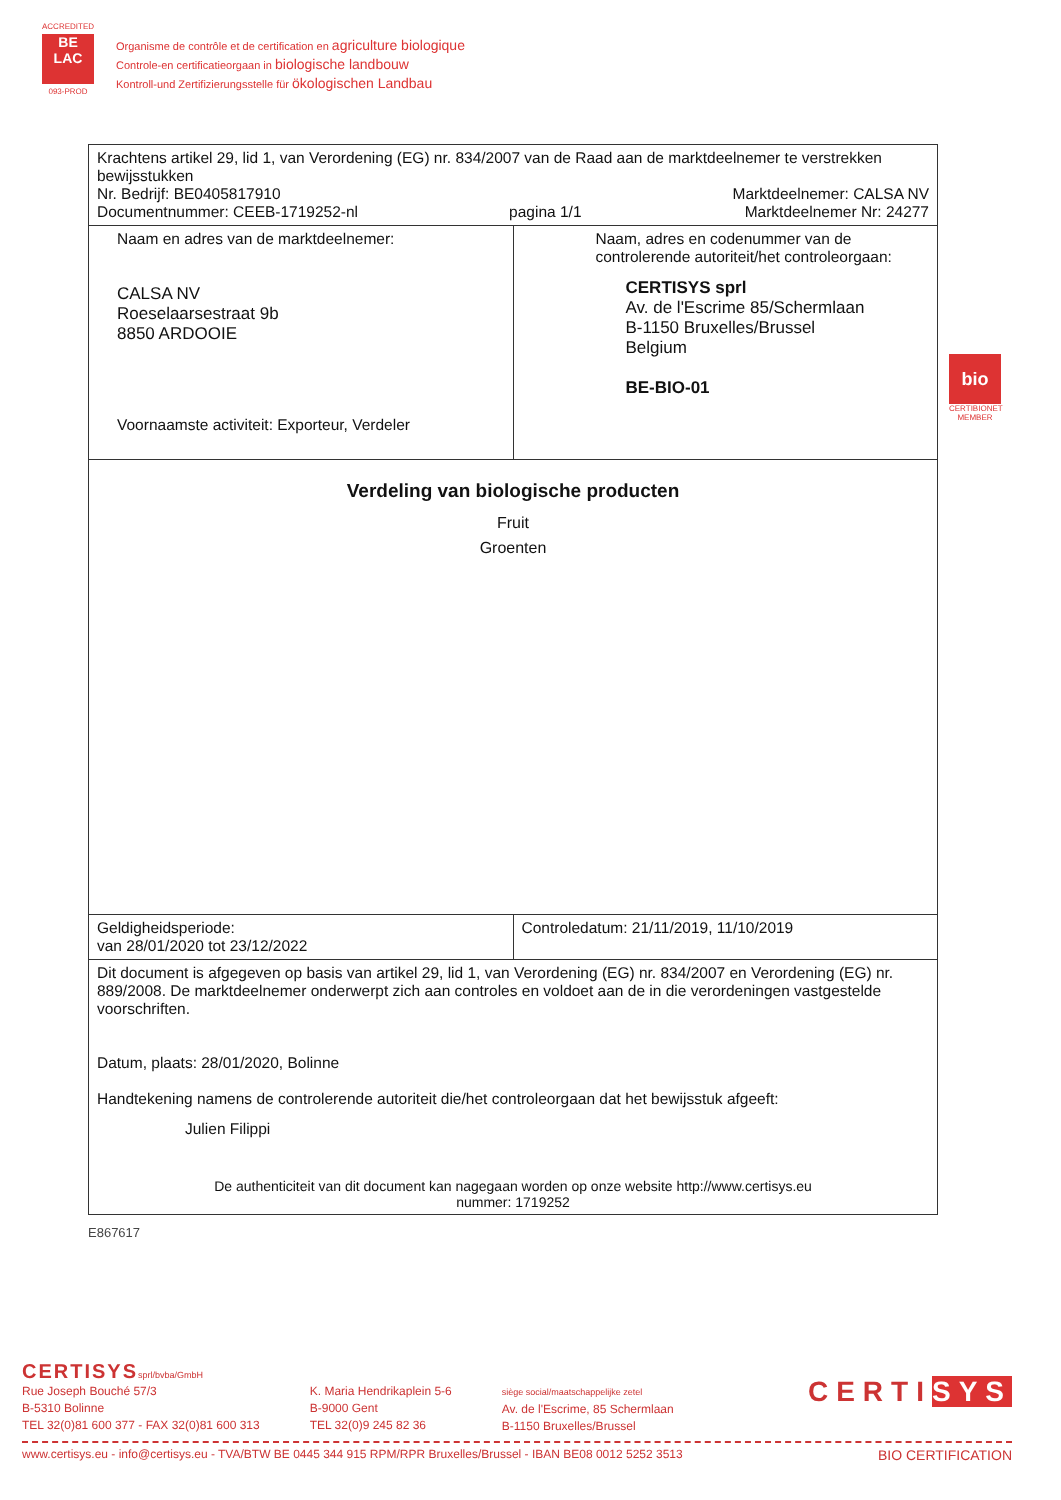ACCREDITED
BE
LAC
093-PROD
Organisme de contrôle et de certification en agriculture biologique
Controle-en certificatieorgaan in biologische landbouw
Kontroll-und Zertifizierungsstelle für ökologischen Landbau
| Krachtens artikel 29, lid 1, van Verordening (EG) nr. 834/2007 van de Raad aan de marktdeelnemer te verstrekken bewijsstukken Nr. Bedrijf: BE0405817910 Documentnummer: CEEB-1719252-nl pagina 1/1 Marktdeelnemer: CALSA NV Marktdeelnemer Nr: 24277 | |
| Naam en adres van de marktdeelnemer: CALSA NV Roeselaarsestraat 9b 8850 ARDOOIE Voornaamste activiteit: Exporteur, Verdeler | Naam, adres en codenummer van de controlerende autoriteit/het controleorgaan: CERTISYS sprl Av. de l'Escrime 85/Schermlaan B-1150 Bruxelles/Brussel Belgium BE-BIO-01 |
| Verdeling van biologische producten Fruit Groenten | |
| Geldigheidsperiode: van 28/01/2020 tot 23/12/2022 | Controledatum: 21/11/2019, 11/10/2019 |
| Dit document is afgegeven op basis van artikel 29, lid 1, van Verordening (EG) nr. 834/2007 en Verordening (EG) nr. 889/2008. De marktdeelnemer onderwerpt zich aan controles en voldoet aan de in die verordeningen vastgestelde voorschriften. Datum, plaats: 28/01/2020, Bolinne Handtekening namens de controlerende autoriteit die/het controleorgaan dat het bewijsstuk afgeeft: Julien Filippi De authenticiteit van dit document kan nagegaan worden op onze website http://www.certisys.eu nummer: 1719252 | |
E867617
bio
CERTIBIONET MEMBER
CERTISYSsprl/bvba/GmbH
Rue Joseph Bouché 57/3
B-5310 Bolinne
TEL 32(0)81 600 377 - FAX 32(0)81 600 313
K. Maria Hendrikaplein 5-6
B-9000 Gent
TEL 32(0)9 245 82 36
siège social/maatschappelijke zetel
Av. de l'Escrime, 85 Schermlaan
B-1150 Bruxelles/Brussel
CERTISYS
www.certisys.eu - info@certisys.eu - TVA/BTW BE 0445 344 915 RPM/RPR Bruxelles/Brussel - IBAN BE08 0012 5252 3513 BIO CERTIFICATION